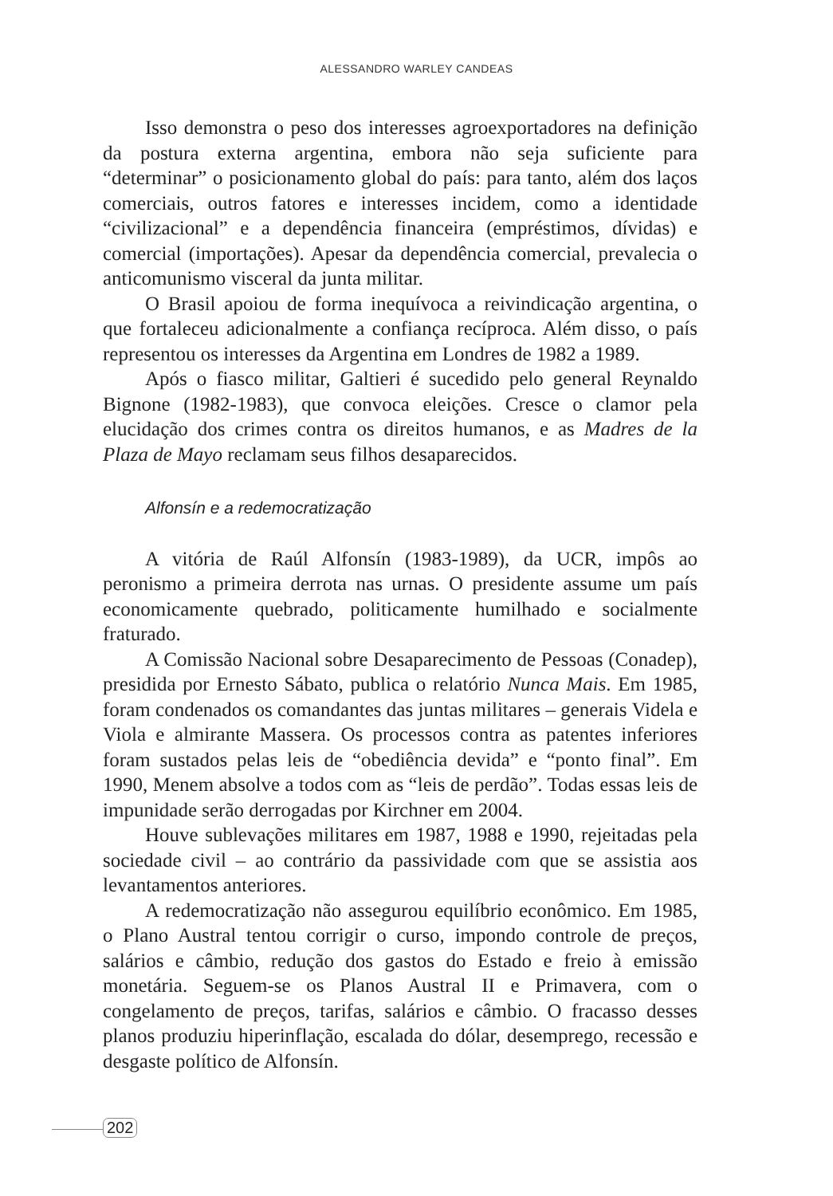ALESSANDRO WARLEY CANDEAS
Isso demonstra o peso dos interesses agroexportadores na definição da postura externa argentina, embora não seja suficiente para “determinar” o posicionamento global do país: para tanto, além dos laços comerciais, outros fatores e interesses incidem, como a identidade “civilizacional” e a dependência financeira (empréstimos, dívidas) e comercial (importações). Apesar da dependência comercial, prevalecia o anticomunismo visceral da junta militar.
O Brasil apoiou de forma inequívoca a reivindicação argentina, o que fortaleceu adicionalmente a confiança recíproca. Além disso, o país representou os interesses da Argentina em Londres de 1982 a 1989.
Após o fiasco militar, Galtieri é sucedido pelo general Reynaldo Bignone (1982-1983), que convoca eleições. Cresce o clamor pela elucidação dos crimes contra os direitos humanos, e as Madres de la Plaza de Mayo reclamam seus filhos desaparecidos.
Alfonsín e a redemocratização
A vitória de Raúl Alfonsín (1983-1989), da UCR, impôs ao peronismo a primeira derrota nas urnas. O presidente assume um país economicamente quebrado, politicamente humilhado e socialmente fraturado.
A Comissão Nacional sobre Desaparecimento de Pessoas (Conadep), presidida por Ernesto Sábato, publica o relatório Nunca Mais. Em 1985, foram condenados os comandantes das juntas militares – generais Videla e Viola e almirante Massera. Os processos contra as patentes inferiores foram sustados pelas leis de “obediência devida” e “ponto final”. Em 1990, Menem absolve a todos com as “leis de perdão”. Todas essas leis de impunidade serão derrogadas por Kirchner em 2004.
Houve sublevações militares em 1987, 1988 e 1990, rejeitadas pela sociedade civil – ao contrário da passividade com que se assistia aos levantamentos anteriores.
A redemocratização não assegurou equilíbrio econômico. Em 1985, o Plano Austral tentou corrigir o curso, impondo controle de preços, salários e câmbio, redução dos gastos do Estado e freio à emissão monetária. Seguem-se os Planos Austral II e Primavera, com o congelamento de preços, tarifas, salários e câmbio. O fracasso desses planos produziu hiperinflação, escalada do dólar, desemprego, recessão e desgaste político de Alfonsín.
202